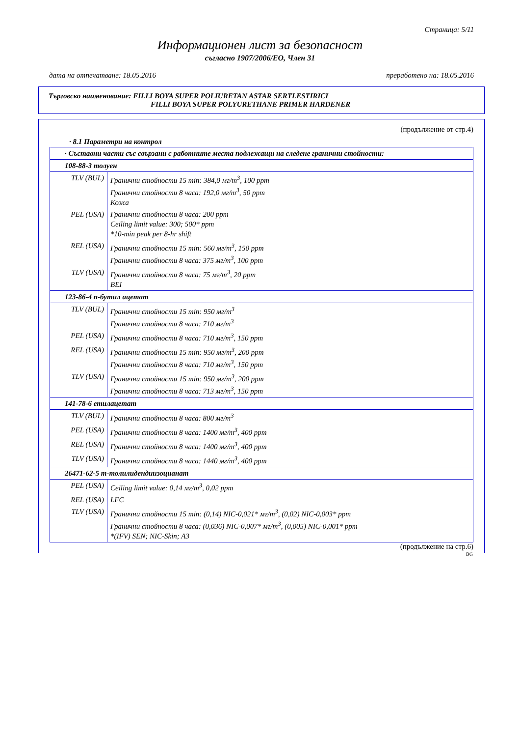Страница: 5/11
Информационен лист за безопасност
съгласно 1907/2006/ЕО, Член 31
дата на отпечатване: 18.05.2016 преработено на: 18.05.2016
Търговско наименование: FILLI BOYA SUPER POLIURETAN ASTAR SERTLESTIRICI
FILLI BOYA SUPER POLYURETHANE PRIMER HARDENER
(продължение от стр.4)
· 8.1 Параметри на контрол
| · Съставни части със свързани с работните места подлежащи на следене гранични стойности: | |
| 108-88-3 толуен | |
| TLV (BUL) | Гранични стойности 15 min: 384,0 мг/m<sup>3</sup>, 100 ppm Гранични стойности 8 часа: 192,0 мг/m<sup>3</sup>, 50 ppm Кожа |
| PEL (USA) | Гранични стойности 8 часа: 200 ppm Ceiling limit value: 300; 500* ppm *10-min peak per 8-hr shift |
| REL (USA) | Гранични стойности 15 min: 560 мг/m<sup>3</sup>, 150 ppm Гранични стойности 8 часа: 375 мг/m<sup>3</sup>, 100 ppm |
| TLV (USA) | Гранични стойности 8 часа: 75 мг/m<sup>3</sup>, 20 ppm BEI |
| 123-86-4 n-бутил ацетат | |
| TLV (BUL) | Гранични стойности 15 min: 950 мг/m<sup>3</sup> Гранични стойности 8 часа: 710 мг/m<sup>3</sup> |
| PEL (USA) | Гранични стойности 8 часа: 710 мг/m<sup>3</sup>, 150 ppm |
| REL (USA) | Гранични стойности 15 min: 950 мг/m<sup>3</sup>, 200 ppm Гранични стойности 8 часа: 710 мг/m<sup>3</sup>, 150 ppm |
| TLV (USA) | Гранични стойности 15 min: 950 мг/m<sup>3</sup>, 200 ppm Гранични стойности 8 часа: 713 мг/m<sup>3</sup>, 150 ppm |
| 141-78-6 етилацетат | |
| TLV (BUL) | Гранични стойности 8 часа: 800 мг/m<sup>3</sup> |
| PEL (USA) | Гранични стойности 8 часа: 1400 мг/m<sup>3</sup>, 400 ppm |
| REL (USA) | Гранични стойности 8 часа: 1400 мг/m<sup>3</sup>, 400 ppm |
| TLV (USA) | Гранични стойности 8 часа: 1440 мг/m<sup>3</sup>, 400 ppm |
| 26471-62-5 m-толилидендиизоцианат | |
| PEL (USA) | Ceiling limit value: 0,14 мг/m<sup>3</sup>, 0,02 ppm |
| REL (USA) | LFC |
| TLV (USA) | Гранични стойности 15 min: (0,14) NIC-0,021* мг/m<sup>3</sup>, (0,02) NIC-0,003* ppm Гранични стойности 8 часа: (0,036) NIC-0,007* мг/m<sup>3</sup>, (0,005) NIC-0,001* ppm *(IFV) SEN; NIC-Skin; A3 |
(продължение на стр.6)
BG